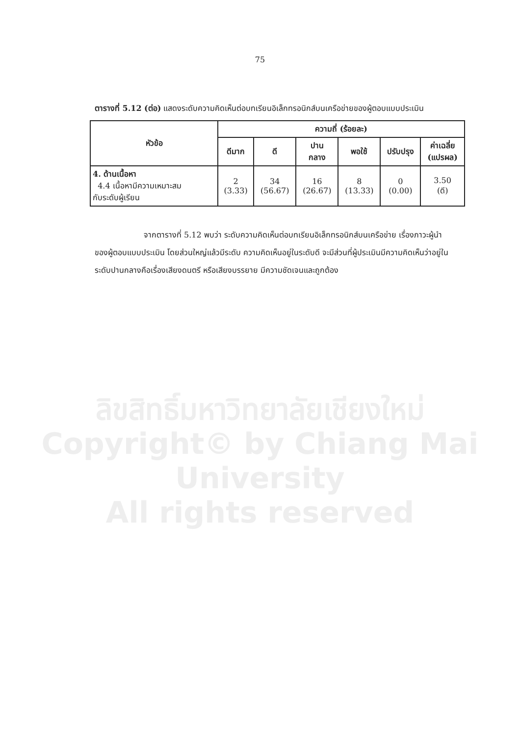75
ตารางที่ 5.12 (ต่อ) แสดงระดับความคิดเห็นต่อบทเรียนอิเล็กทรอนิกส์บนเครือข่ายของผู้ตอบแบบประเมิน
| หัวข้อ | ความถี่ (ร้อยละ) | | | | | |
| --- | --- | --- | --- | --- | --- | --- |
| | ดีมาก | ดี | ปาน กลาง | พอใช้ | ปรับปรุง | ค่าเฉลี่ย (แปรผล) |
| 4. ด้านเนื้อหา 4.4 เนื้อหามีความเหมาะสม กับระดับผู้เรียน | 2 (3.33) | 34 (56.67) | 16 (26.67) | 8 (13.33) | 0 (0.00) | 3.50 (ดี) |
จากตารางที่ 5.12 พบว่า ระดับความคิดเห็นต่อบทเรียนอิเล็กทรอนิกส์บนเครือข่าย เรื่องภาวะผู้นำ ของผู้ตอบแบบประเมิน โดยส่วนใหญ่แล้วมีระดับ ความคิดเห็นอยู่ในระดับดี จะมีส่วนที่ผู้ประเมินมีความคิดเห็นว่าอยู่ในระดับปานกลางคือเรื่องเสียงดนตรี หรือเสียงบรรยาย มีความชัดเจนและถูกต้อง
ลิขสิทธิ์มหาวิทยาลัยเชียงใหม่
Copyright© by Chiang Mai University
All rights reserved